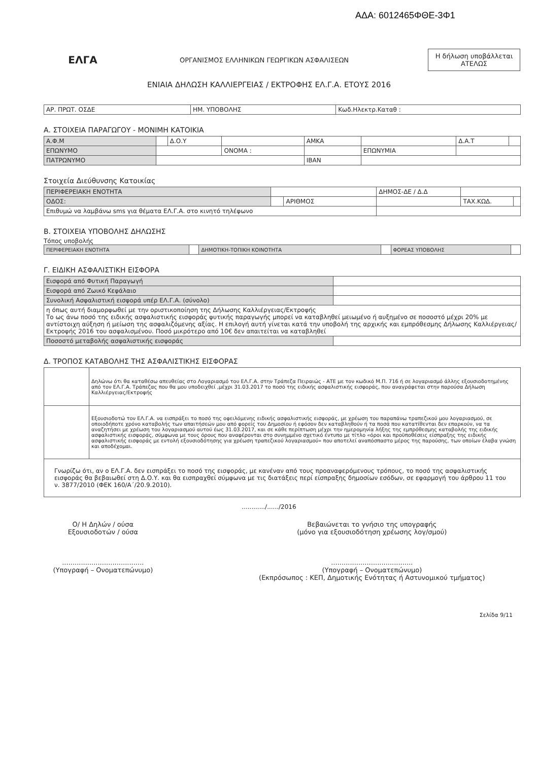ΑΔΑ: 6012465ΦΘΕ-3Φ1
ΕΛΓΑ
ΟΡΓΑΝΙΣΜΟΣ ΕΛΛΗΝΙΚΩΝ ΓΕΩΡΓΙΚΩΝ ΑΣΦΑΛΙΣΕΩΝ
Η δήλωση υποβάλλεται ΑΤΕΛΩΣ
ΕΝΙΑΙΑ ΔΗΛΩΣΗ ΚΑΛΛΙΕΡΓΕΙΑΣ / ΕΚΤΡΟΦΗΣ ΕΛ.Γ.Α. ΕΤΟΥΣ 2016
| ΑΡ. ΠΡΩΤ. ΟΣΔΕ | ΗΜ. ΥΠΟΒΟΛΗΣ | Κωδ.Ηλεκτρ.Καταθ : |
Α. ΣΤΟΙΧΕΙΑ ΠΑΡΑΓΩΓΟΥ - ΜΟΝΙΜΗ ΚΑΤΟΙΚΙΑ
| Α.Φ.Μ | | Δ.Ο.Υ | | ΑΜΚΑ | | Δ.Α.Τ | |
| ΕΠΩΝΥΜΟ | | | ΟΝΟΜΑ : | | ΕΠΩΝΥΜΙΑ | | |
| ΠΑΤΡΩΝΥΜΟ | | | | IBAN | | | |
Στοιχεία Διεύθυνσης Κατοικίας
| ΠΕΡΙΦΕΡΕΙΑΚΗ ΕΝΟΤΗΤΑ | | | ΔΗΜΟΣ-ΔΕ / Δ.Δ | | |
| ΟΔΟΣ: | | ΑΡΙΘΜΟΣ | | ΤΑΧ.ΚΩΔ. | |
| Επιθυμώ να λαμβάνω sms για θέματα ΕΛ.Γ.Α. στο κινητό τηλέφωνο | | | | | |
Β. ΣΤΟΙΧΕΙΑ ΥΠΟΒΟΛΗΣ ΔΗΛΩΣΗΣ
Τόπος υποβολής
| ΠΕΡΙΦΕΡΕΙΑΚΗ ΕΝΟΤΗΤΑ | | ΔΗΜΟΤΙΚΗ-ΤΟΠΙΚΗ ΚΟΙΝΟΤΗΤΑ | | ΦΟΡΕΑΣ ΥΠΟΒΟΛΗΣ | |
Γ. ΕΙΔΙΚΗ ΑΣΦΑΛΙΣΤΙΚΗ ΕΙΣΦΟΡΑ
| Εισφορά από Φυτική Παραγωγή | |
| Εισφορά από Ζωικό Κεφάλαιο | |
| Συνολική Ασφαλιστική εισφορά υπέρ ΕΛ.Γ.Α. (σύνολο) | |
| η όπως αυτή διαμορφωθεί με την οριστικοποίηση της Δήλωσης Καλλιέργειας/Εκτροφής Το ως άνω ποσό της ειδικής ασφαλιστικής εισφοράς φυτικής παραγωγής μπορεί να καταβληθεί μειωμένο ή αυξημένο σε ποσοστό μέχρι 20% με αντίστοιχη αύξηση ή μείωση της ασφαλιζόμενης αξίας. Η επιλογή αυτή γίνεται κατά την υποβολή της αρχικής και εμπρόθεσμης Δήλωσης Καλλιέργειας/Εκτροφής 2016 του ασφαλισμένου. Ποσό μικρότερο από 10€ δεν απαιτείται να καταβληθεί | |
| Ποσοστό μεταβολής ασφαλιστικής εισφοράς | |
Δ. ΤΡΟΠΟΣ ΚΑΤΑΒΟΛΗΣ ΤΗΣ ΑΣΦΑΛΙΣΤΙΚΗΣ ΕΙΣΦΟΡΑΣ
| | Δηλώνω ότι θα καταθέσω απευθείας στο Λογαριασμό του ΕΛ.Γ.Α. στην Τράπεζα Πειραιώς - ΑΤΕ με τον κωδικό Μ.Π. 716 ή σε λογαριασμό άλλης εξουσιοδοτημένης από τον ΕΛ.Γ.Α. Τράπεζας που θα μου υποδειχθεί ,μέχρι 31.03.2017 το ποσό της ειδικής ασφαλιστικής εισφοράς, που αναγράφεται στην παρούσα Δήλωση Καλλιέργειας/Εκτροφής |
| | Εξουσιοδοτώ τον ΕΛ.Γ.Α. να εισπράξει το ποσό της οφειλόμενης ειδικής ασφαλιστικής εισφοράς, με χρέωση του παραπάνω τραπεζικού μου λογαριασμού, σε οποιοδήποτε χρόνο καταβολής των απαιτήσεών μου από φορείς του Δημοσίου ή εφόσον δεν καταβληθούν ή τα ποσά που κατατίθενται δεν επαρκούν, να τα αναζητήσει με χρέωση του λογαριασμού αυτού έως 31.03.2017, και σε κάθε περίπτωση μέχρι την ημερομηνία λήξης της εμπρόθεσμης καταβολής της ειδικής ασφαλιστικής εισφοράς, σύμφωνα με τους όρους που αναφέρονται στο συνημμένο σχετικό έντυπο με τίτλο «όροι και προϋποθέσεις είσπραξης της ειδικής ασφαλιστικής εισφοράς με εντολή εξουσιοδότησης για χρέωση τραπεζικού λογαριασμού» που αποτελεί αναπόσπαστο μέρος της παρούσης, των οποίων έλαβα γνώση και αποδέχομαι. |
| Γνωρίζω ότι, αν ο ΕΛ.Γ.Α. δεν εισπράξει το ποσό της εισφοράς, με κανέναν από τους προαναφερόμενους τρόπους, το ποσό της ασφαλιστικής εισφοράς θα βεβαιωθεί στη Δ.Ο.Υ. και θα εισπραχθεί σύμφωνα με τις διατάξεις περί είσπραξης δημοσίων εσόδων, σε εφαρμογή του άρθρου 11 του ν. 3877/2010 (ΦΕΚ 160/Α΄/20.9.2010). | |
............/....../2016
Ο/ Η Δηλών / ούσα
Εξουσιοδοτών / ούσα
.......................................
(Υπογραφή – Ονοματεπώνυμο)
Βεβαιώνεται το γνήσιο της υπογραφής
(μόνο για εξουσιοδότηση χρέωσης λογ/σμού)
.......................................
(Υπογραφή – Ονοματεπώνυμο)
(Εκπρόσωπος : ΚΕΠ, Δημοτικής Ενότητας ή Αστυνομικού τμήματος)
Σελίδα 9/11